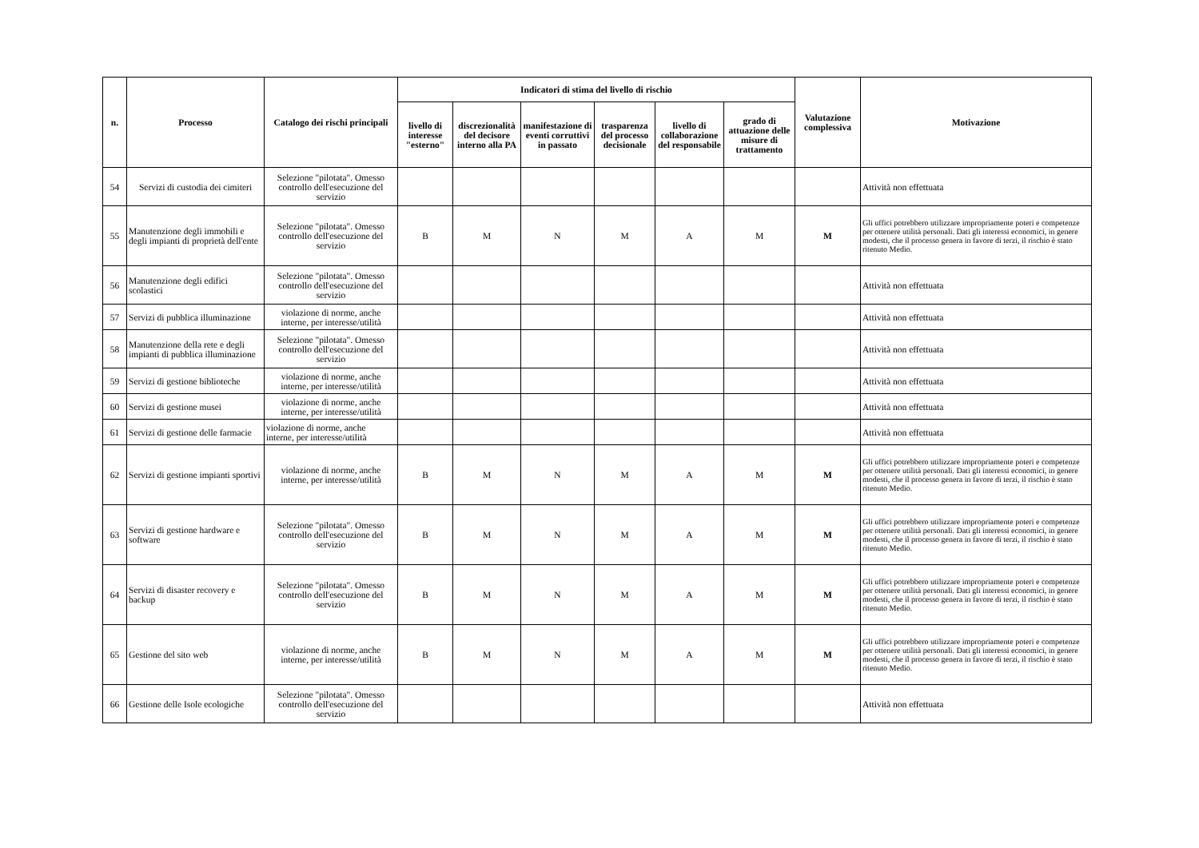| n. | Processo | Catalogo dei rischi principali | Indicatori di stima del livello di rischio | | | | | | Valutazione complessiva | Motivazione |
| --- | --- | --- | --- | --- | --- | --- | --- | --- | --- | --- |
| | | | livello di interesse "esterno" | discrezionalità del decisore interno alla PA | manifestazione di eventi corruttivi in passato | trasparenza del processo decisionale | livello di collaborazione del responsabile | grado di attuazione delle misure di trattamento | | |
| 54 | Servizi di custodia dei cimiteri | Selezione "pilotata". Omesso controllo dell'esecuzione del servizio | | | | | | | | Attività non effettuata |
| 55 | Manutenzione degli immobili e degli impianti di proprietà dell'ente | Selezione "pilotata". Omesso controllo dell'esecuzione del servizio | B | M | N | M | A | M | M | Gli uffici potrebbero utilizzare impropriamente poteri e competenze per ottenere utilità personali. Dati gli interessi economici, in genere modesti, che il processo genera in favore di terzi, il rischio è stato ritenuto Medio. |
| 56 | Manutenzione degli edifici scolastici | Selezione "pilotata". Omesso controllo dell'esecuzione del servizio | | | | | | | | Attività non effettuata |
| 57 | Servizi di pubblica illuminazione | violazione di norme, anche interne, per interesse/utilità | | | | | | | | Attività non effettuata |
| 58 | Manutenzione della rete e degli impianti di pubblica illuminazione | Selezione "pilotata". Omesso controllo dell'esecuzione del servizio | | | | | | | | Attività non effettuata |
| 59 | Servizi di gestione biblioteche | violazione di norme, anche interne, per interesse/utilità | | | | | | | | Attività non effettuata |
| 60 | Servizi di gestione musei | violazione di norme, anche interne, per interesse/utilità | | | | | | | | Attività non effettuata |
| 61 | Servizi di gestione delle farmacie | violazione di norme, anche interne, per interesse/utilità | | | | | | | | Attività non effettuata |
| 62 | Servizi di gestione impianti sportivi | violazione di norme, anche interne, per interesse/utilità | B | M | N | M | A | M | M | Gli uffici potrebbero utilizzare impropriamente poteri e competenze per ottenere utilità personali. Dati gli interessi economici, in genere modesti, che il processo genera in favore di terzi, il rischio è stato ritenuto Medio. |
| 63 | Servizi di gestione hardware e software | Selezione "pilotata". Omesso controllo dell'esecuzione del servizio | B | M | N | M | A | M | M | Gli uffici potrebbero utilizzare impropriamente poteri e competenze per ottenere utilità personali. Dati gli interessi economici, in genere modesti, che il processo genera in favore di terzi, il rischio è stato ritenuto Medio. |
| 64 | Servizi di disaster recovery e backup | Selezione "pilotata". Omesso controllo dell'esecuzione del servizio | B | M | N | M | A | M | M | Gli uffici potrebbero utilizzare impropriamente poteri e competenze per ottenere utilità personali. Dati gli interessi economici, in genere modesti, che il processo genera in favore di terzi, il rischio è stato ritenuto Medio. |
| 65 | Gestione del sito web | violazione di norme, anche interne, per interesse/utilità | B | M | N | M | A | M | M | Gli uffici potrebbero utilizzare impropriamente poteri e competenze per ottenere utilità personali. Dati gli interessi economici, in genere modesti, che il processo genera in favore di terzi, il rischio è stato ritenuto Medio. |
| 66 | Gestione delle Isole ecologiche | Selezione "pilotata". Omesso controllo dell'esecuzione del servizio | | | | | | | | Attività non effettuata |